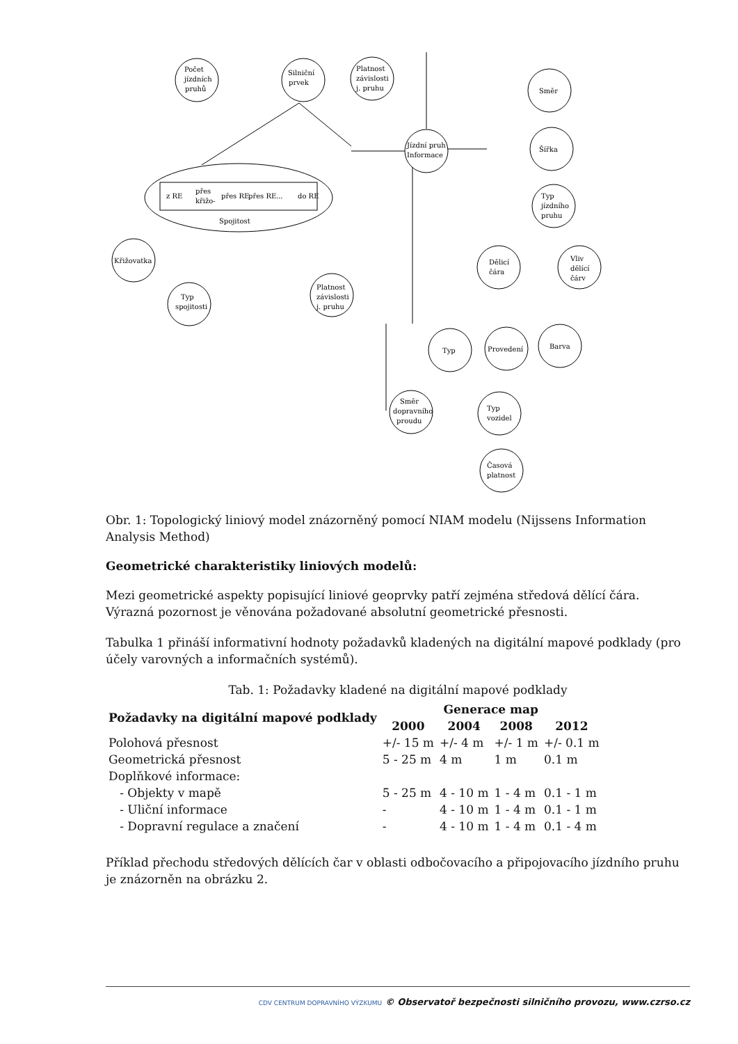Počet
jízdních
pruhů
Silniční
prvek
Platnost
závislosti
j. pruhu
Směr
Jízdní pruh
Informace
Šířka
Typ
jízdního
pruhu
z RE
přes
křižo-
přes RE
přes RE
...
do RE
Spojitost
Křižovatka
Typ
spojitosti
Platnost
závislosti
j. pruhu
Dělicí
čára
Vliv
dělící
čárv
Typ
Provedení
Barva
Směr
dopravního
proudu
Typ
vozidel
Časová
platnost
Obr. 1: Topologický liniový model znázorněný pomocí NIAM modelu (Nijssens Information Analysis Method)
Geometrické charakteristiky liniových modelů:
Mezi geometrické aspekty popisující liniové geoprvky patří zejména středová dělící čára. Výrazná pozornost je věnována požadované absolutní geometrické přesnosti.
Tabulka 1 přináší informativní hodnoty požadavků kladených na digitální mapové podklady (pro účely varovných a informačních systémů).
Tab. 1: Požadavky kladené na digitální mapové podklady
| Požadavky na digitální mapové podklady | Generace map | | | |
| --- | --- | --- | --- | --- |
| | 2000 | 2004 | 2008 | 2012 |
| Polohová přesnost | +/- 15 m | +/- 4 m | +/- 1 m | +/- 0.1 m |
| Geometrická přesnost | 5 - 25 m | 4 m | 1 m | 0.1 m |
| Doplňkové informace: | | | | |
| - Objekty v mapě | 5 - 25 m | 4 - 10 m | 1 - 4 m | 0.1 - 1 m |
| - Uliční informace | - | 4 - 10 m | 1 - 4 m | 0.1 - 1 m |
| - Dopravní regulace a značení | - | 4 - 10 m | 1 - 4 m | 0.1 - 4 m |
Příklad přechodu středových dělících čar v oblasti odbočovacího a připojovacího jízdního pruhu je znázorněn na obrázku 2.
CDV CENTRUM DOPRAVNÍHO VÝZKUMU © Observatoř bezpečnosti silničního provozu, www.czrso.cz